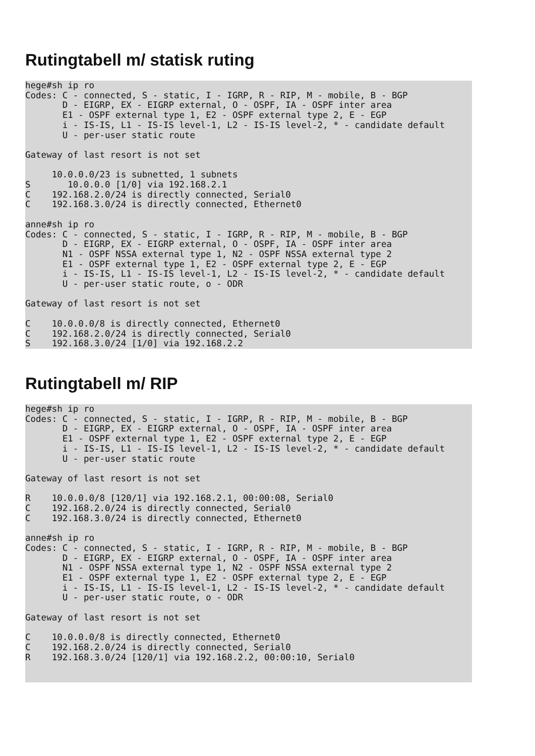Rutingtabell m/ statisk ruting
hege#sh ip ro
Codes: C - connected, S - static, I - IGRP, R - RIP, M - mobile, B - BGP
       D - EIGRP, EX - EIGRP external, O - OSPF, IA - OSPF inter area
       E1 - OSPF external type 1, E2 - OSPF external type 2, E - EGP
       i - IS-IS, L1 - IS-IS level-1, L2 - IS-IS level-2, * - candidate default
       U - per-user static route

Gateway of last resort is not set

     10.0.0.0/23 is subnetted, 1 subnets
S       10.0.0.0 [1/0] via 192.168.2.1
C    192.168.2.0/24 is directly connected, Serial0
C    192.168.3.0/24 is directly connected, Ethernet0

anne#sh ip ro
Codes: C - connected, S - static, I - IGRP, R - RIP, M - mobile, B - BGP
       D - EIGRP, EX - EIGRP external, O - OSPF, IA - OSPF inter area
       N1 - OSPF NSSA external type 1, N2 - OSPF NSSA external type 2
       E1 - OSPF external type 1, E2 - OSPF external type 2, E - EGP
       i - IS-IS, L1 - IS-IS level-1, L2 - IS-IS level-2, * - candidate default
       U - per-user static route, o - ODR

Gateway of last resort is not set

C    10.0.0.0/8 is directly connected, Ethernet0
C    192.168.2.0/24 is directly connected, Serial0
S    192.168.3.0/24 [1/0] via 192.168.2.2
Rutingtabell m/ RIP
hege#sh ip ro
Codes: C - connected, S - static, I - IGRP, R - RIP, M - mobile, B - BGP
       D - EIGRP, EX - EIGRP external, O - OSPF, IA - OSPF inter area
       E1 - OSPF external type 1, E2 - OSPF external type 2, E - EGP
       i - IS-IS, L1 - IS-IS level-1, L2 - IS-IS level-2, * - candidate default
       U - per-user static route

Gateway of last resort is not set

R    10.0.0.0/8 [120/1] via 192.168.2.1, 00:00:08, Serial0
C    192.168.2.0/24 is directly connected, Serial0
C    192.168.3.0/24 is directly connected, Ethernet0

anne#sh ip ro
Codes: C - connected, S - static, I - IGRP, R - RIP, M - mobile, B - BGP
       D - EIGRP, EX - EIGRP external, O - OSPF, IA - OSPF inter area
       N1 - OSPF NSSA external type 1, N2 - OSPF NSSA external type 2
       E1 - OSPF external type 1, E2 - OSPF external type 2, E - EGP
       i - IS-IS, L1 - IS-IS level-1, L2 - IS-IS level-2, * - candidate default
       U - per-user static route, o - ODR

Gateway of last resort is not set

C    10.0.0.0/8 is directly connected, Ethernet0
C    192.168.2.0/24 is directly connected, Serial0
R    192.168.3.0/24 [120/1] via 192.168.2.2, 00:00:10, Serial0